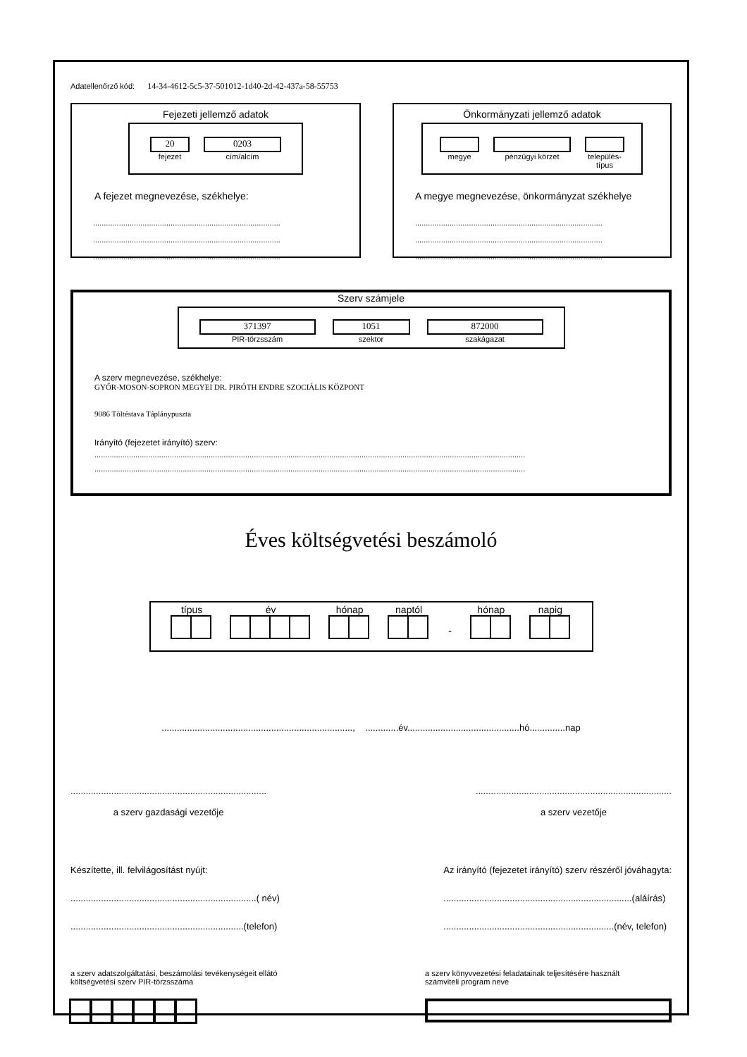Adatellenőrző kód: 14-34-4612-5c5-37-501012-1d40-2d-42-437a-58-55753
Fejezeti jellemző adatok
20
fejezet
0203
cím/alcím
A fejezet megnevezése, székhelye:
.......................................................................................
.......................................................................................
.......................................................................................
Önkormányzati jellemző adatok
megye pénzügyi körzet település-típus
A megye megnevezése, önkormányzat székhelye
.......................................................................................
.......................................................................................
.......................................................................................
Szerv számjele
371397
PIR-törzsszám
1051
szektor
872000
szakágazat
A szerv megnevezése, székhelye:
GYŐR-MOSON-SOPRON MEGYEI DR. PIRÓTH ENDRE SZOCIÁLIS KÖZPONT
9086 Töltéstava Táplánypuszta
Irányító (fejezetet irányító) szerv:
........................................................................................................................................................................................................
........................................................................................................................................................................................................
Éves költségvetési beszámoló
típus év hónap naptól
-
hónap napig
..........................................................................., .............év............................................hó..............nap
.............................................................................
a szerv gazdasági vezetője
.............................................................................
a szerv vezetője
Készítette, ill. felvilágosítást nyújt:
.........................................................................( név)
....................................................................(telefon)
Az irányító (fejezetet irányító) szerv részéről jóváhagyta:
..........................................................................(aláírás)
...................................................................(név, telefon)
a szerv adatszolgáltatási, beszámolási tevékenységeit ellátó
költségvetési szerv PIR-törzsszáma
a szerv könyvvezetési feladatainak teljesítésére használt
számviteli program neve